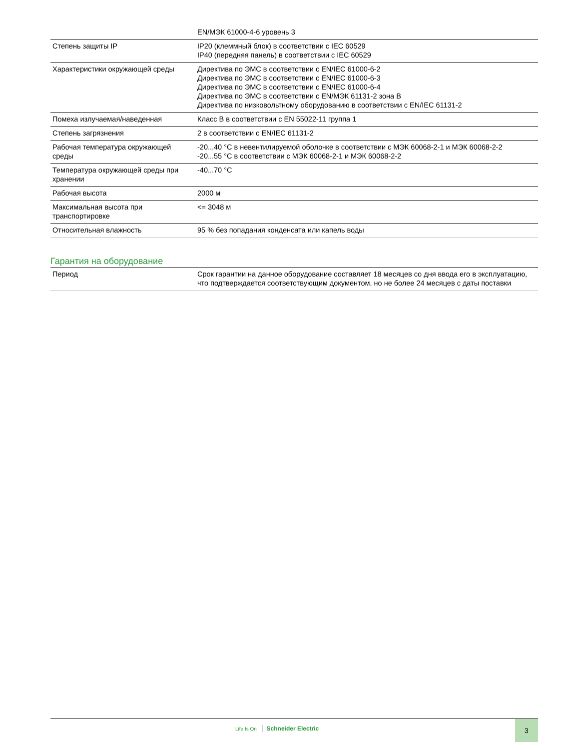| | EN/МЭК 61000-4-6 уровень 3 |
| Степень защиты IP | IP20 (клеммный блок) в соответствии с IEC 60529 IP40 (передняя панель) в соответствии с IEC 60529 |
| Характеристики окружающей среды | Директива по ЭМС в соответствии с EN/IEC 61000-6-2 Директива по ЭМС в соответствии с EN/IEC 61000-6-3 Директива по ЭМС в соответствии с EN/IEC 61000-6-4 Директива по ЭМС в соответствии с EN/МЭК 61131-2 зона B Директива по низковольтному оборудованию в соответствии с EN/IEC 61131-2 |
| Помеха излучаемая/наведенная | Класс B в соответствии с EN 55022-11 группа 1 |
| Степень загрязнения | 2 в соответствии с EN/IEC 61131-2 |
| Рабочая температура окружающей среды | -20...40 °C в невентилируемой оболочке в соответствии с МЭК 60068-2-1 и МЭК 60068-2-2 -20...55 °C в соответствии с МЭК 60068-2-1 и МЭК 60068-2-2 |
| Температура окружающей среды при хранении | -40...70 °C |
| Рабочая высота | 2000 м |
| Максимальная высота при транспортировке | <= 3048 м |
| Относительная влажность | 95 % без попадания конденсата или капель воды |
Гарантия на оборудование
| Период | Срок гарантии на данное оборудование составляет 18 месяцев со дня ввода его в эксплуатацию, что подтверждается соответствующим документом, но не более 24 месяцев с даты поставки |
Life Is On Schneider Electric
3